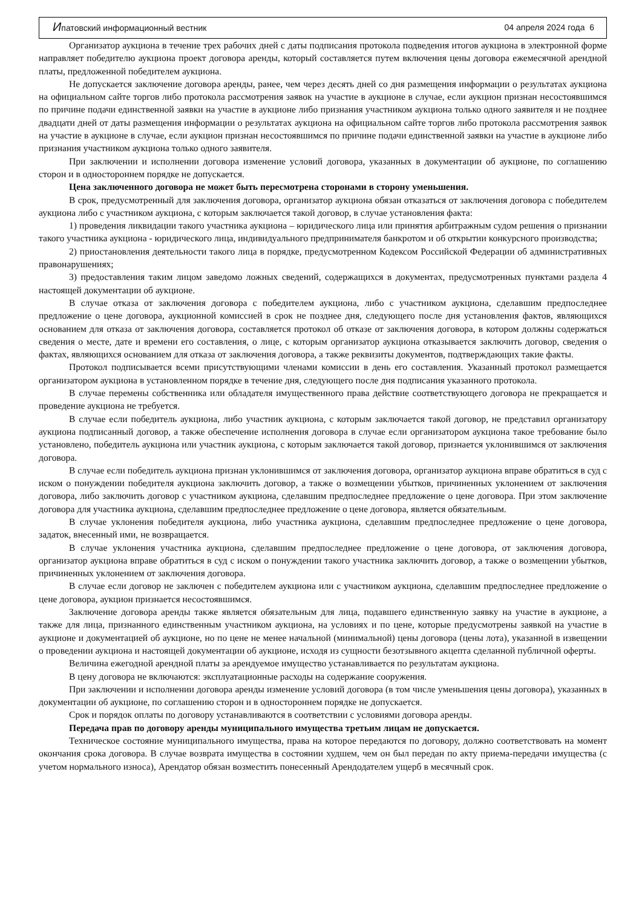Ипатовский информационный вестник 04 апреля 2024 года 6
Организатор аукциона в течение трех рабочих дней с даты подписания протокола подведения итогов аукциона в электронной форме направляет победителю аукциона проект договора аренды, который составляется путем включения цены договора ежемесячной арендной платы, предложенной победителем аукциона.
Не допускается заключение договора аренды, ранее, чем через десять дней со дня размещения информации о результатах аукциона на официальном сайте торгов либо протокола рассмотрения заявок на участие в аукционе в случае, если аукцион признан несостоявшимся по причине подачи единственной заявки на участие в аукционе либо признания участником аукциона только одного заявителя и не позднее двадцати дней от даты размещения информации о результатах аукциона на официальном сайте торгов либо протокола рассмотрения заявок на участие в аукционе в случае, если аукцион признан несостоявшимся по причине подачи единственной заявки на участие в аукционе либо признания участником аукциона только одного заявителя.
При заключении и исполнении договора изменение условий договора, указанных в документации об аукционе, по соглашению сторон и в одностороннем порядке не допускается.
Цена заключенного договора не может быть пересмотрена сторонами в сторону уменьшения.
В срок, предусмотренный для заключения договора, организатор аукциона обязан отказаться от заключения договора с победителем аукциона либо с участником аукциона, с которым заключается такой договор, в случае установления факта:
1) проведения ликвидации такого участника аукциона – юридического лица или принятия арбитражным судом решения о признании такого участника аукциона - юридического лица, индивидуального предпринимателя банкротом и об открытии конкурсного производства;
2) приостановления деятельности такого лица в порядке, предусмотренном Кодексом Российской Федерации об административных правонарушениях;
3) предоставления таким лицом заведомо ложных сведений, содержащихся в документах, предусмотренных пунктами раздела 4 настоящей документации об аукционе.
В случае отказа от заключения договора с победителем аукциона, либо с участником аукциона, сделавшим предпоследнее предложение о цене договора, аукционной комиссией в срок не позднее дня, следующего после дня установления фактов, являющихся основанием для отказа от заключения договора, составляется протокол об отказе от заключения договора, в котором должны содержаться сведения о месте, дате и времени его составления, о лице, с которым организатор аукциона отказывается заключить договор, сведения о фактах, являющихся основанием для отказа от заключения договора, а также реквизиты документов, подтверждающих такие факты.
Протокол подписывается всеми присутствующими членами комиссии в день его составления. Указанный протокол размещается организатором аукциона в установленном порядке в течение дня, следующего после дня подписания указанного протокола.
В случае перемены собственника или обладателя имущественного права действие соответствующего договора не прекращается и проведение аукциона не требуется.
В случае если победитель аукциона, либо участник аукциона, с которым заключается такой договор, не представил организатору аукциона подписанный договор, а также обеспечение исполнения договора в случае если организатором аукциона такое требование было установлено, победитель аукциона или участник аукциона, с которым заключается такой договор, признается уклонившимся от заключения договора.
В случае если победитель аукциона признан уклонившимся от заключения договора, организатор аукциона вправе обратиться в суд с иском о понуждении победителя аукциона заключить договор, а также о возмещении убытков, причиненных уклонением от заключения договора, либо заключить договор с участником аукциона, сделавшим предпоследнее предложение о цене договора. При этом заключение договора для участника аукциона, сделавшим предпоследнее предложение о цене договора, является обязательным.
В случае уклонения победителя аукциона, либо участника аукциона, сделавшим предпоследнее предложение о цене договора, задаток, внесенный ими, не возвращается.
В случае уклонения участника аукциона, сделавшим предпоследнее предложение о цене договора, от заключения договора, организатор аукциона вправе обратиться в суд с иском о понуждении такого участника заключить договор, а также о возмещении убытков, причиненных уклонением от заключения договора.
В случае если договор не заключен с победителем аукциона или с участником аукциона, сделавшим предпоследнее предложение о цене договора, аукцион признается несостоявшимся.
Заключение договора аренды также является обязательным для лица, подавшего единственную заявку на участие в аукционе, а также для лица, признанного единственным участником аукциона, на условиях и по цене, которые предусмотрены заявкой на участие в аукционе и документацией об аукционе, но по цене не менее начальной (минимальной) цены договора (цены лота), указанной в извещении о проведении аукциона и настоящей документации об аукционе, исходя из сущности безотзывного акцепта сделанной публичной оферты.
Величина ежегодной арендной платы за арендуемое имущество устанавливается по результатам аукциона.
В цену договора не включаются: эксплуатационные расходы на содержание сооружения.
При заключении и исполнении договора аренды изменение условий договора (в том числе уменьшения цены договора), указанных в документации об аукционе, по соглашению сторон и в одностороннем порядке не допускается.
Срок и порядок оплаты по договору устанавливаются в соответствии с условиями договора аренды.
Передача прав по договору аренды муниципального имущества третьим лицам не допускается.
Техническое состояние муниципального имущества, права на которое передаются по договору, должно соответствовать на момент окончания срока договора. В случае возврата имущества в состоянии худшем, чем он был передан по акту приема-передачи имущества (с учетом нормального износа), Арендатор обязан возместить понесенный Арендодателем ущерб в месячный срок.